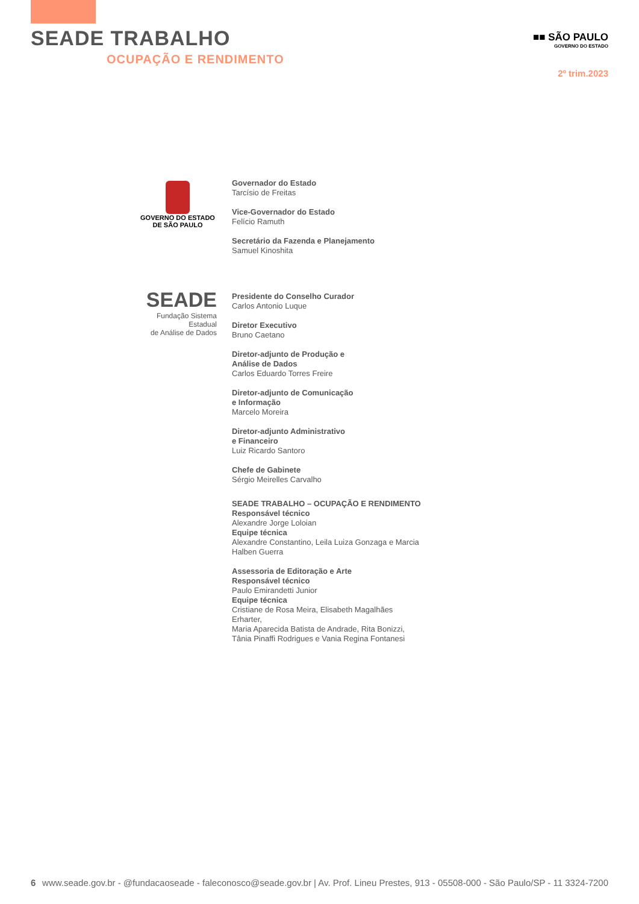SEADE TRABALHO
OCUPAÇÃO E RENDIMENTO
■■ SÃO PAULO
GOVERNO DO ESTADO
2º trim.2023
GOVERNO DO ESTADO
DE SÃO PAULO
SEADE
Fundação Sistema Estadual
de Análise de Dados
Governador do Estado
Tarcísio de Freitas
Vice-Governador do Estado
Felício Ramuth
Secretário da Fazenda e Planejamento
Samuel Kinoshita
Presidente do Conselho Curador
Carlos Antonio Luque
Diretor Executivo
Bruno Caetano
Diretor-adjunto de Produção e
Análise de Dados
Carlos Eduardo Torres Freire
Diretor-adjunto de Comunicação
e Informação
Marcelo Moreira
Diretor-adjunto Administrativo
e Financeiro
Luiz Ricardo Santoro
Chefe de Gabinete
Sérgio Meirelles Carvalho
SEADE TRABALHO – OCUPAÇÃO E RENDIMENTO
Responsável técnico
Alexandre Jorge Loloian
Equipe técnica
Alexandre Constantino, Leila Luiza Gonzaga e Marcia Halben Guerra
Assessoria de Editoração e Arte
Responsável técnico
Paulo Emirandetti Junior
Equipe técnica
Cristiane de Rosa Meira, Elisabeth Magalhães Erharter,
Maria Aparecida Batista de Andrade, Rita Bonizzi,
Tânia Pinaffi Rodrigues e Vania Regina Fontanesi
6 www.seade.gov.br - @fundacaoseade - faleconosco@seade.gov.br | Av. Prof. Lineu Prestes, 913 - 05508-000 - São Paulo/SP - 11 3324-7200